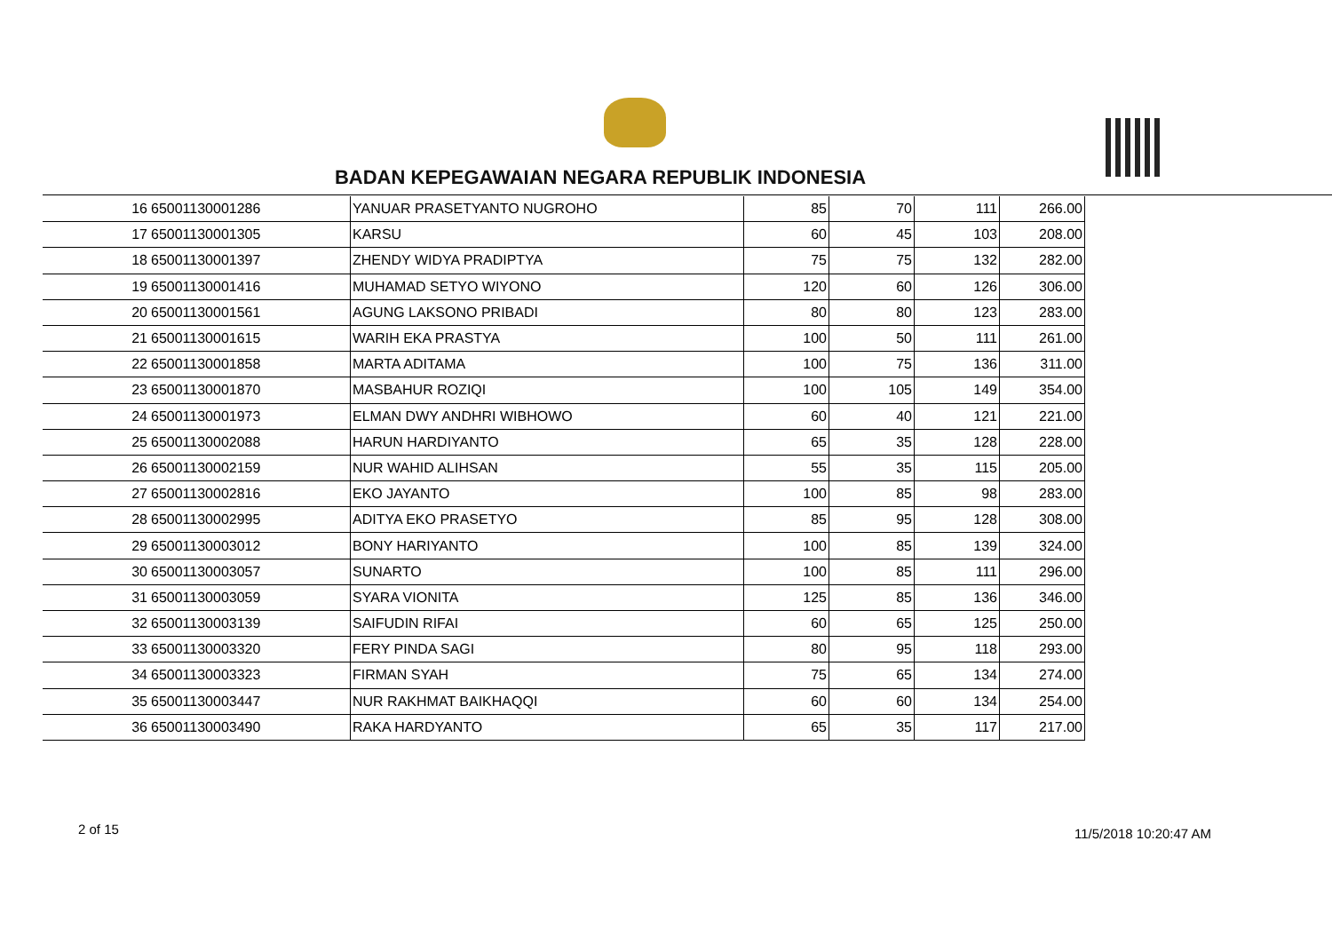BADAN KEPEGAWAIAN NEGARA REPUBLIK INDONESIA
| 16 | 65001130001286 | YANUAR PRASETYANTO NUGROHO | 85 | 70 | 111 | 266.00 |
| 17 | 65001130001305 | KARSU | 60 | 45 | 103 | 208.00 |
| 18 | 65001130001397 | ZHENDY WIDYA PRADIPTYA | 75 | 75 | 132 | 282.00 |
| 19 | 65001130001416 | MUHAMAD SETYO WIYONO | 120 | 60 | 126 | 306.00 |
| 20 | 65001130001561 | AGUNG LAKSONO PRIBADI | 80 | 80 | 123 | 283.00 |
| 21 | 65001130001615 | WARIH EKA PRASTYA | 100 | 50 | 111 | 261.00 |
| 22 | 65001130001858 | MARTA ADITAMA | 100 | 75 | 136 | 311.00 |
| 23 | 65001130001870 | MASBAHUR ROZIQI | 100 | 105 | 149 | 354.00 |
| 24 | 65001130001973 | ELMAN DWY ANDHRI WIBHOWO | 60 | 40 | 121 | 221.00 |
| 25 | 65001130002088 | HARUN HARDIYANTO | 65 | 35 | 128 | 228.00 |
| 26 | 65001130002159 | NUR WAHID ALIHSAN | 55 | 35 | 115 | 205.00 |
| 27 | 65001130002816 | EKO JAYANTO | 100 | 85 | 98 | 283.00 |
| 28 | 65001130002995 | ADITYA EKO PRASETYO | 85 | 95 | 128 | 308.00 |
| 29 | 65001130003012 | BONY HARIYANTO | 100 | 85 | 139 | 324.00 |
| 30 | 65001130003057 | SUNARTO | 100 | 85 | 111 | 296.00 |
| 31 | 65001130003059 | SYARA VIONITA | 125 | 85 | 136 | 346.00 |
| 32 | 65001130003139 | SAIFUDIN RIFAI | 60 | 65 | 125 | 250.00 |
| 33 | 65001130003320 | FERY PINDA SAGI | 80 | 95 | 118 | 293.00 |
| 34 | 65001130003323 | FIRMAN SYAH | 75 | 65 | 134 | 274.00 |
| 35 | 65001130003447 | NUR RAKHMAT BAIKHAQQI | 60 | 60 | 134 | 254.00 |
| 36 | 65001130003490 | RAKA HARDYANTO | 65 | 35 | 117 | 217.00 |
2 of 15 11/5/2018 10:20:47 AM